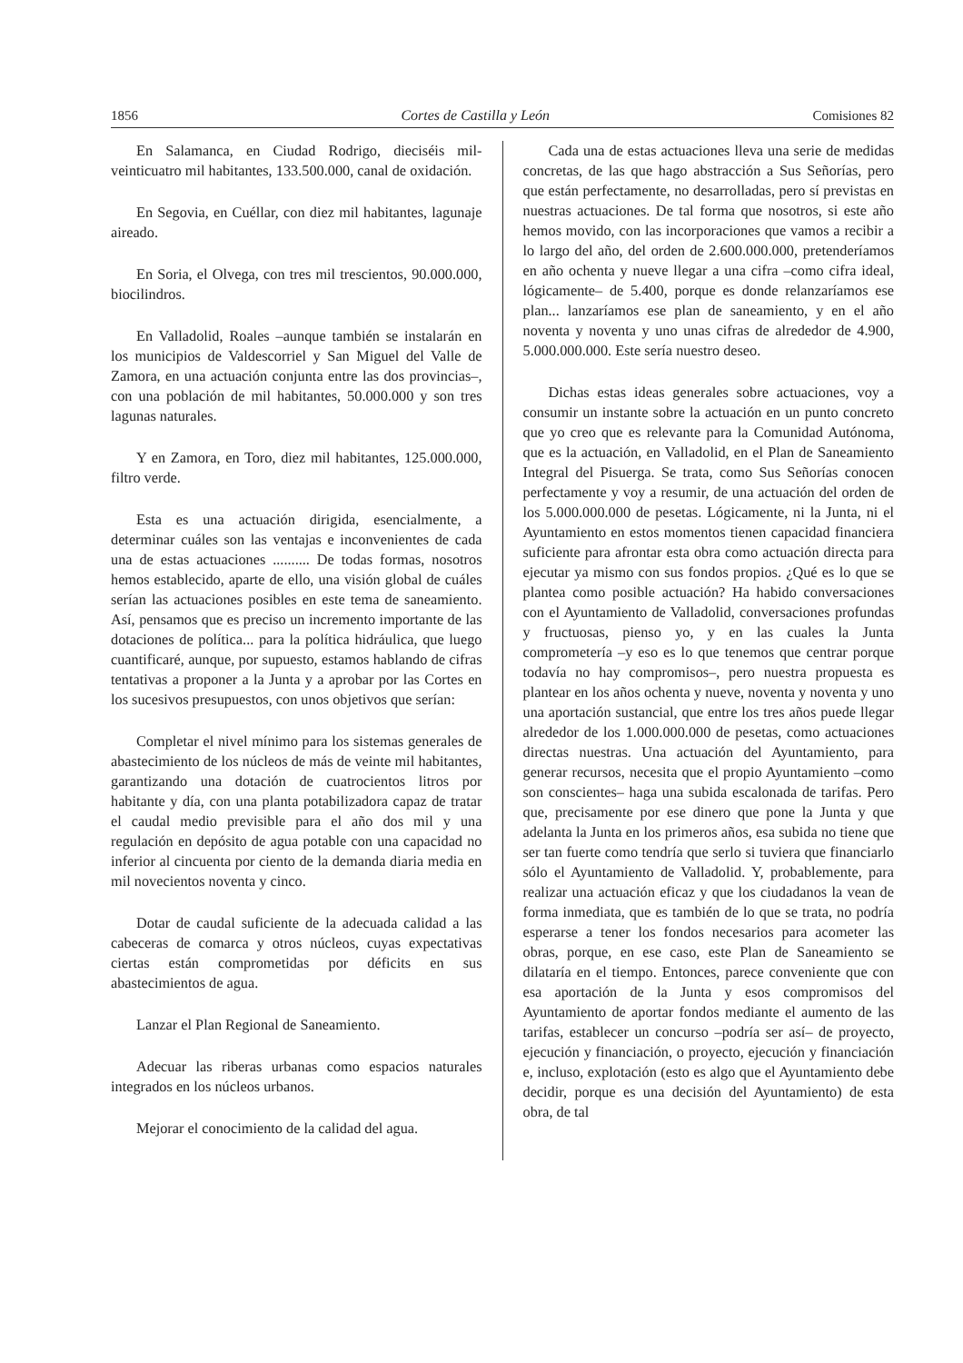1856 Cortes de Castilla y León Comisiones 82
En Salamanca, en Ciudad Rodrigo, dieciséis mil-veinticuatro mil habitantes, 133.500.000, canal de oxidación.
En Segovia, en Cuéllar, con diez mil habitantes, lagunaje aireado.
En Soria, el Olvega, con tres mil trescientos, 90.000.000, biocilindros.
En Valladolid, Roales –aunque también se instalarán en los municipios de Valdescorriel y San Miguel del Valle de Zamora, en una actuación conjunta entre las dos provincias–, con una población de mil habitantes, 50.000.000 y son tres lagunas naturales.
Y en Zamora, en Toro, diez mil habitantes, 125.000.000, filtro verde.
Esta es una actuación dirigida, esencialmente, a determinar cuáles son las ventajas e inconvenientes de cada una de estas actuaciones .......... De todas formas, nosotros hemos establecido, aparte de ello, una visión global de cuáles serían las actuaciones posibles en este tema de saneamiento. Así, pensamos que es preciso un incremento importante de las dotaciones de política... para la política hidráulica, que luego cuantificaré, aunque, por supuesto, estamos hablando de cifras tentativas a proponer a la Junta y a aprobar por las Cortes en los sucesivos presupuestos, con unos objetivos que serían:
Completar el nivel mínimo para los sistemas generales de abastecimiento de los núcleos de más de veinte mil habitantes, garantizando una dotación de cuatrocientos litros por habitante y día, con una planta potabilizadora capaz de tratar el caudal medio previsible para el año dos mil y una regulación en depósito de agua potable con una capacidad no inferior al cincuenta por ciento de la demanda diaria media en mil novecientos noventa y cinco.
Dotar de caudal suficiente de la adecuada calidad a las cabeceras de comarca y otros núcleos, cuyas expectativas ciertas están comprometidas por déficits en sus abastecimientos de agua.
Lanzar el Plan Regional de Saneamiento.
Adecuar las riberas urbanas como espacios naturales integrados en los núcleos urbanos.
Mejorar el conocimiento de la calidad del agua.
Cada una de estas actuaciones lleva una serie de medidas concretas, de las que hago abstracción a Sus Señorías, pero que están perfectamente, no desarrolladas, pero sí previstas en nuestras actuaciones. De tal forma que nosotros, si este año hemos movido, con las incorporaciones que vamos a recibir a lo largo del año, del orden de 2.600.000.000, pretenderíamos en año ochenta y nueve llegar a una cifra –como cifra ideal, lógicamente– de 5.400, porque es donde relanzaríamos ese plan... lanzaríamos ese plan de saneamiento, y en el año noventa y noventa y uno unas cifras de alrededor de 4.900, 5.000.000.000. Este sería nuestro deseo.
Dichas estas ideas generales sobre actuaciones, voy a consumir un instante sobre la actuación en un punto concreto que yo creo que es relevante para la Comunidad Autónoma, que es la actuación, en Valladolid, en el Plan de Saneamiento Integral del Pisuerga. Se trata, como Sus Señorías conocen perfectamente y voy a resumir, de una actuación del orden de los 5.000.000.000 de pesetas. Lógicamente, ni la Junta, ni el Ayuntamiento en estos momentos tienen capacidad financiera suficiente para afrontar esta obra como actuación directa para ejecutar ya mismo con sus fondos propios. ¿Qué es lo que se plantea como posible actuación? Ha habido conversaciones con el Ayuntamiento de Valladolid, conversaciones profundas y fructuosas, pienso yo, y en las cuales la Junta comprometería –y eso es lo que tenemos que centrar porque todavía no hay compromisos–, pero nuestra propuesta es plantear en los años ochenta y nueve, noventa y noventa y uno una aportación sustancial, que entre los tres años puede llegar alrededor de los 1.000.000.000 de pesetas, como actuaciones directas nuestras. Una actuación del Ayuntamiento, para generar recursos, necesita que el propio Ayuntamiento –como son conscientes– haga una subida escalonada de tarifas. Pero que, precisamente por ese dinero que pone la Junta y que adelanta la Junta en los primeros años, esa subida no tiene que ser tan fuerte como tendría que serlo si tuviera que financiarlo sólo el Ayuntamiento de Valladolid. Y, probablemente, para realizar una actuación eficaz y que los ciudadanos la vean de forma inmediata, que es también de lo que se trata, no podría esperarse a tener los fondos necesarios para acometer las obras, porque, en ese caso, este Plan de Saneamiento se dilataría en el tiempo. Entonces, parece conveniente que con esa aportación de la Junta y esos compromisos del Ayuntamiento de aportar fondos mediante el aumento de las tarifas, establecer un concurso –podría ser así– de proyecto, ejecución y financiación, o proyecto, ejecución y financiación e, incluso, explotación (esto es algo que el Ayuntamiento debe decidir, porque es una decisión del Ayuntamiento) de esta obra, de tal